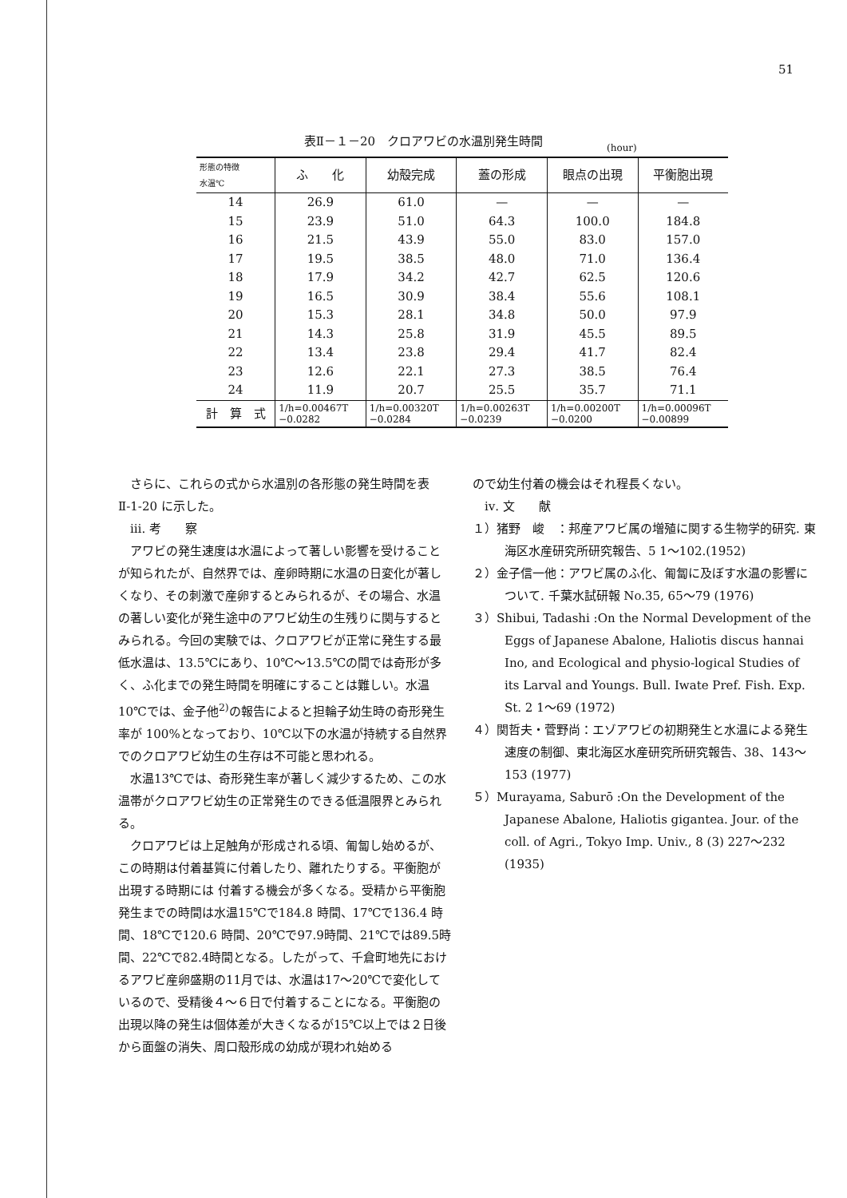51
表Ⅱ－１－20　クロアワビの水温別発生時間
(hour)
| 形態の特徴 水温℃ | ふ 化 | 幼殻完成 | 蓋の形成 | 眼点の出現 | 平衡胞出現 |
| --- | --- | --- | --- | --- | --- |
| 14 | 26.9 | 61.0 | — | — | — |
| 15 | 23.9 | 51.0 | 64.3 | 100.0 | 184.8 |
| 16 | 21.5 | 43.9 | 55.0 | 83.0 | 157.0 |
| 17 | 19.5 | 38.5 | 48.0 | 71.0 | 136.4 |
| 18 | 17.9 | 34.2 | 42.7 | 62.5 | 120.6 |
| 19 | 16.5 | 30.9 | 38.4 | 55.6 | 108.1 |
| 20 | 15.3 | 28.1 | 34.8 | 50.0 | 97.9 |
| 21 | 14.3 | 25.8 | 31.9 | 45.5 | 89.5 |
| 22 | 13.4 | 23.8 | 29.4 | 41.7 | 82.4 |
| 23 | 12.6 | 22.1 | 27.3 | 38.5 | 76.4 |
| 24 | 11.9 | 20.7 | 25.5 | 35.7 | 71.1 |
| 計 算 式 | 1/h=0.00467T −0.0282 | 1/h=0.00320T −0.0284 | 1/h=0.00263T −0.0239 | 1/h=0.00200T −0.0200 | 1/h=0.00096T −0.00899 |
さらに、これらの式から水温別の各形態の発生時間を表Ⅱ-1-20 に示した。
ⅲ. 考　　察
アワビの発生速度は水温によって著しい影響を受けることが知られたが、自然界では、産卵時期に水温の日変化が著しくなり、その刺激で産卵するとみられるが、その場合、水温の著しい変化が発生途中のアワビ幼生の生残りに関与するとみられる。今回の実験では、クロアワビが正常に発生する最低水温は、13.5℃にあり、10℃〜13.5℃の間では奇形が多く、ふ化までの発生時間を明確にすることは難しい。水温10℃では、金子他<sup>2)</sup>の報告によると担輪子幼生時の奇形発生率が 100%となっており、10℃以下の水温が持続する自然界でのクロアワビ幼生の生存は不可能と思われる。
水温13℃では、奇形発生率が著しく減少するため、この水温帯がクロアワビ幼生の正常発生のできる低温限界とみられる。
クロアワビは上足触角が形成される頃、匍匐し始めるが、この時期は付着基質に付着したり、離れたりする。平衡胞が出現する時期には 付着する機会が多くなる。受精から平衡胞発生までの時間は水温15℃で184.8 時間、17℃で136.4 時間、18℃で120.6 時間、20℃で97.9時間、21℃では89.5時間、22℃で82.4時間となる。したがって、千倉町地先におけるアワビ産卵盛期の11月では、水温は17〜20℃で変化しているので、受精後４〜６日で付着することになる。平衡胞の出現以降の発生は個体差が大きくなるが15℃以上では２日後から面盤の消失、周口殻形成の幼成が現われ始める
ので幼生付着の機会はそれ程長くない。
ⅳ. 文　　献
１）猪野　峻　：邦産アワビ属の増殖に関する生物学的研究. 東海区水産研究所研究報告、5 1〜102.(1952)
２）金子信一他：アワビ属のふ化、匍匐に及ぼす水温の影響について. 千葉水試研報 No.35, 65〜79 (1976)
３）Shibui, Tadashi :On the Normal Development of the Eggs of Japanese Abalone, Haliotis discus hannai Ino, and Ecological and physio-logical Studies of its Larval and Youngs. Bull. Iwate Pref. Fish. Exp. St. 2 1〜69 (1972)
４）関哲夫・菅野尚：エゾアワビの初期発生と水温による発生速度の制御、東北海区水産研究所研究報告、38、143〜153 (1977)
５）Murayama, Saburō :On the Development of the Japanese Abalone, Haliotis gigantea. Jour. of the coll. of Agri., Tokyo Imp. Univ., 8 (3) 227〜232 (1935)